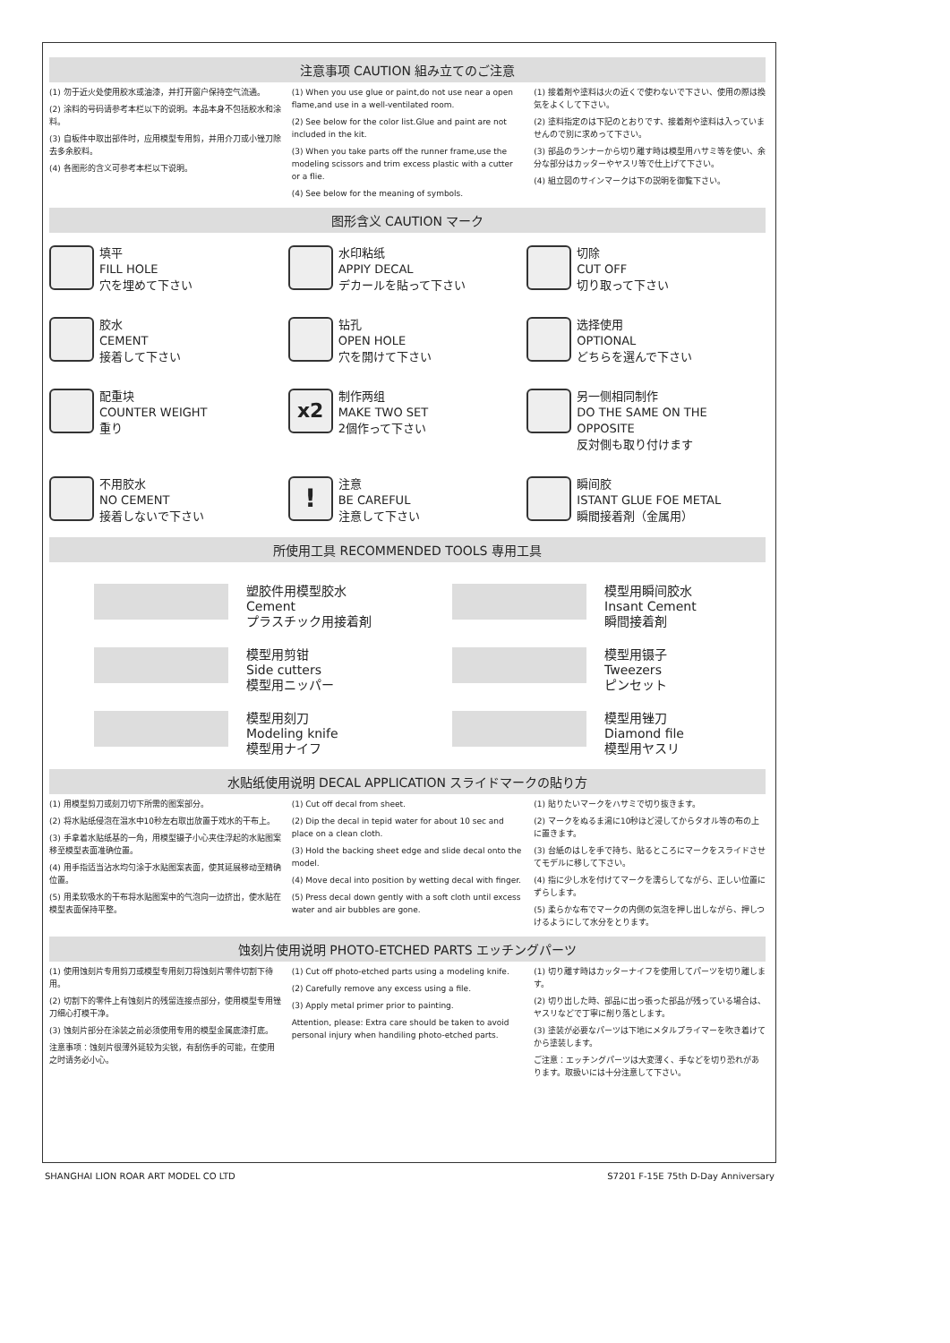注意事项 CAUTION 組み立てのご注意
(1) 勿于近火处使用胶水或油漆，并打开窗户保持空气流通。
(2) 涂料的号码请参考本栏以下的说明。本品本身不包括胶水和涂料。
(3) 自板件中取出部件时，应用模型专用剪，并用介刀或小锉刀除去多余胶料。
(4) 各图形的含义可参考本栏以下说明。
(1) When you use glue or paint,do not use near a open flame,and use in a well-ventilated room.
(2) See below for the color list.Glue and paint are not included in the kit.
(3) When you take parts off the runner frame,use the modeling scissors and trim excess plastic with a cutter or a flie.
(4) See below for the meaning of symbols.
(1) 接着剤や塗料は火の近くで使わないで下さい、使用の際は換気をよくして下さい。
(2) 塗料指定のは下記のとおりです、接着剤や塗料は入っていませんので別に求めって下さい。
(3) 部品のランナーから切り離す時は模型用ハサミ等を使い、余分な部分はカッターやヤスリ等で仕上げて下さい。
(4) 組立図のサインマークは下の説明を御覧下さい。
图形含义 CAUTION マーク
填平
FILL HOLE
穴を埋めて下さい
水印粘纸
APPIY DECAL
デカールを貼って下さい
切除
CUT OFF
切り取って下さい
胶水
CEMENT
接着して下さい
钻孔
OPEN HOLE
穴を開けて下さい
选择使用
OPTIONAL
どちらを選んで下さい
配重块
COUNTER WEIGHT
重り
x2
制作两组
MAKE TWO SET
2個作って下さい
另一侧相同制作
DO THE SAME ON THE OPPOSITE
反対側も取り付けます
不用胶水
NO CEMENT
接着しないで下さい
!
注意
BE CAREFUL
注意して下さい
瞬间胶
ISTANT GLUE FOE METAL
瞬間接着剤（金属用）
所使用工具 RECOMMENDED TOOLS 専用工具
塑胶件用模型胶水
Cement
プラスチック用接着剤
模型用瞬间胶水
Insant Cement
瞬間接着剤
模型用剪钳
Side cutters
模型用ニッパー
模型用镊子
Tweezers
ピンセット
模型用刻刀
Modeling knife
模型用ナイフ
模型用锉刀
Diamond file
模型用ヤスリ
水贴纸使用说明 DECAL APPLICATION スライドマークの貼り方
(1) 用模型剪刀或刻刀切下所需的图案部分。
(2) 将水贴纸侵泡在温水中10秒左右取出放置于戏水的干布上。
(3) 手拿着水贴纸基的一角，用模型镊子小心夹住浮起的水贴图案移至模型表面准确位置。
(4) 用手指适当沾水均匀涂于水贴图案表面，使其延展移动至精确位置。
(5) 用柔软吸水的干布将水贴图案中的气泡向一边挤出，使水贴在模型表面保持平整。
(1) Cut off decal from sheet.
(2) Dip the decal in tepid water for about 10 sec and place on a clean cloth.
(3) Hold the backing sheet edge and slide decal onto the model.
(4) Move decal into position by wetting decal with finger.
(5) Press decal down gently with a soft cloth until excess water and air bubbles are gone.
(1) 貼りたいマークをハサミで切り抜きます。
(2) マークをぬるま湯に10秒ほど浸してからタオル等の布の上に置きます。
(3) 台紙のはしを手で持ち、貼るところにマークをスライドさせてモデルに移して下さい。
(4) 指に少し水を付けてマークを濡らしてながら、正しい位置にずらします。
(5) 柔らかな布でマークの内側の気泡を押し出しながら、押しつけるようにして水分をとります。
蚀刻片使用说明 PHOTO-ETCHED PARTS エッチングパーツ
(1) 使用蚀刻片专用剪刀或模型专用刻刀将蚀刻片零件切割下待用。
(2) 切割下的零件上有蚀刻片的残留连接点部分，使用模型专用锉刀细心打模干净。
(3) 蚀刻片部分在涂装之前必须使用专用的模型金属底漆打底。
注意事项：蚀刻片很薄外延较为尖锐，有刮伤手的可能，在使用之时请务必小心。
(1) Cut off photo-etched parts using a modeling knife.
(2) Carefully remove any excess using a file.
(3) Apply metal primer prior to painting.
Attention, please: Extra care should be taken to avoid personal injury when handiling photo-etched parts.
(1) 切り離す時はカッターナイフを使用してパーツを切り離します。
(2) 切り出した時、部品に出っ張った部品が残っている場合は、ヤスリなどで丁寧に削り落とします。
(3) 塗装が必要なパーツは下地にメタルプライマーを吹き着けてから塗装します。
ご注意：エッチングパーツは大変薄く、手などを切り恐れがあります。取扱いには十分注意して下さい。
SHANGHAI LION ROAR ART MODEL CO LTD S7201 F-15E 75th D-Day Anniversary